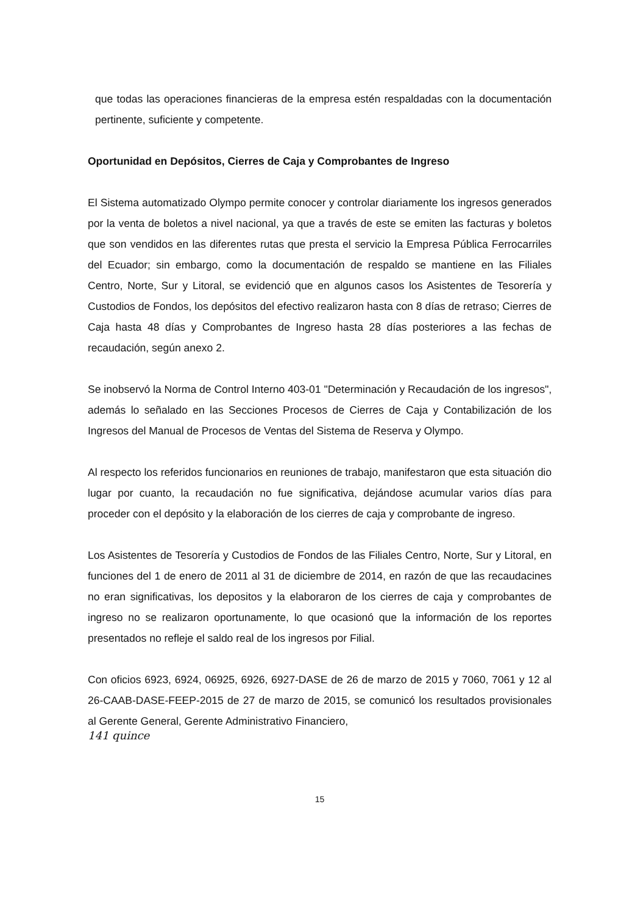que todas las operaciones financieras de la empresa estén respaldadas con la documentación pertinente, suficiente y competente.
Oportunidad en Depósitos, Cierres de Caja y Comprobantes de Ingreso
El Sistema automatizado Olympo permite conocer y controlar diariamente los ingresos generados por la venta de boletos a nivel nacional, ya que a través de este se emiten las facturas y boletos que son vendidos en las diferentes rutas que presta el servicio la Empresa Pública Ferrocarriles del Ecuador; sin embargo, como la documentación de respaldo se mantiene en las Filiales Centro, Norte, Sur y Litoral, se evidenció que en algunos casos los Asistentes de Tesorería y Custodios de Fondos, los depósitos del efectivo realizaron hasta con 8 días de retraso; Cierres de Caja hasta 48 días y Comprobantes de Ingreso hasta 28 días posteriores a las fechas de recaudación, según anexo 2.
Se inobservó la Norma de Control Interno 403-01 "Determinación y Recaudación de los ingresos", además lo señalado en las Secciones Procesos de Cierres de Caja y Contabilización de los Ingresos del Manual de Procesos de Ventas del Sistema de Reserva y Olympo.
Al respecto los referidos funcionarios en reuniones de trabajo, manifestaron que esta situación dio lugar por cuanto, la recaudación no fue significativa, dejándose acumular varios días para proceder con el depósito y la elaboración de los cierres de caja y comprobante de ingreso.
Los Asistentes de Tesorería y Custodios de Fondos de las Filiales Centro, Norte, Sur y Litoral, en funciones del 1 de enero de 2011 al 31 de diciembre de 2014, en razón de que las recaudacines no eran significativas, los depositos y la elaboraron de los cierres de caja y comprobantes de ingreso no se realizaron oportunamente, lo que ocasionó que la información de los reportes presentados no refleje el saldo real de los ingresos por Filial.
Con oficios 6923, 6924, 06925, 6926, 6927-DASE de 26 de marzo de 2015 y 7060, 7061 y 12 al 26-CAAB-DASE-FEEP-2015 de 27 de marzo de 2015, se comunicó los resultados provisionales al Gerente General, Gerente Administrativo Financiero,
141 quince
15